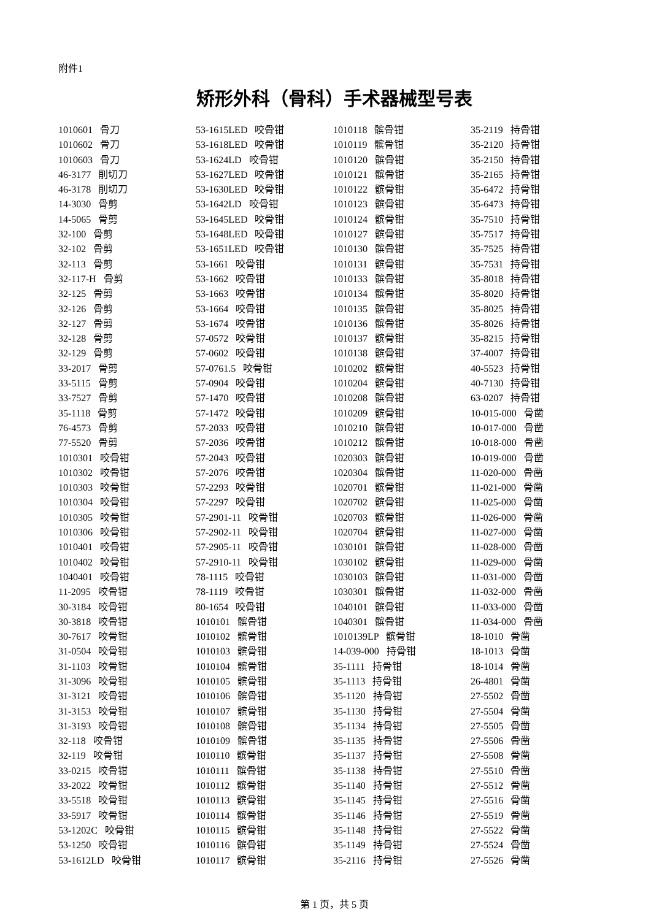附件1
矫形外科（骨科）手术器械型号表
| 1010601 骨刀 | 53-1615LED 咬骨钳 | 1010118 髌骨钳 | 35-2119 持骨钳 |
| 1010602 骨刀 | 53-1618LED 咬骨钳 | 1010119 髌骨钳 | 35-2120 持骨钳 |
| 1010603 骨刀 | 53-1624LD 咬骨钳 | 1010120 髌骨钳 | 35-2150 持骨钳 |
| 46-3177 削切刀 | 53-1627LED 咬骨钳 | 1010121 髌骨钳 | 35-2165 持骨钳 |
| 46-3178 削切刀 | 53-1630LED 咬骨钳 | 1010122 髌骨钳 | 35-6472 持骨钳 |
| 14-3030 骨剪 | 53-1642LD 咬骨钳 | 1010123 髌骨钳 | 35-6473 持骨钳 |
| 14-5065 骨剪 | 53-1645LED 咬骨钳 | 1010124 髌骨钳 | 35-7510 持骨钳 |
| 32-100 骨剪 | 53-1648LED 咬骨钳 | 1010127 髌骨钳 | 35-7517 持骨钳 |
| 32-102 骨剪 | 53-1651LED 咬骨钳 | 1010130 髌骨钳 | 35-7525 持骨钳 |
| 32-113 骨剪 | 53-1661 咬骨钳 | 1010131 髌骨钳 | 35-7531 持骨钳 |
| 32-117-H 骨剪 | 53-1662 咬骨钳 | 1010133 髌骨钳 | 35-8018 持骨钳 |
| 32-125 骨剪 | 53-1663 咬骨钳 | 1010134 髌骨钳 | 35-8020 持骨钳 |
| 32-126 骨剪 | 53-1664 咬骨钳 | 1010135 髌骨钳 | 35-8025 持骨钳 |
| 32-127 骨剪 | 53-1674 咬骨钳 | 1010136 髌骨钳 | 35-8026 持骨钳 |
| 32-128 骨剪 | 57-0572 咬骨钳 | 1010137 髌骨钳 | 35-8215 持骨钳 |
| 32-129 骨剪 | 57-0602 咬骨钳 | 1010138 髌骨钳 | 37-4007 持骨钳 |
| 33-2017 骨剪 | 57-0761.5 咬骨钳 | 1010202 髌骨钳 | 40-5523 持骨钳 |
| 33-5115 骨剪 | 57-0904 咬骨钳 | 1010204 髌骨钳 | 40-7130 持骨钳 |
| 33-7527 骨剪 | 57-1470 咬骨钳 | 1010208 髌骨钳 | 63-0207 持骨钳 |
| 35-1118 骨剪 | 57-1472 咬骨钳 | 1010209 髌骨钳 | 10-015-000 骨凿 |
| 76-4573 骨剪 | 57-2033 咬骨钳 | 1010210 髌骨钳 | 10-017-000 骨凿 |
| 77-5520 骨剪 | 57-2036 咬骨钳 | 1010212 髌骨钳 | 10-018-000 骨凿 |
| 1010301 咬骨钳 | 57-2043 咬骨钳 | 1020303 髌骨钳 | 10-019-000 骨凿 |
| 1010302 咬骨钳 | 57-2076 咬骨钳 | 1020304 髌骨钳 | 11-020-000 骨凿 |
| 1010303 咬骨钳 | 57-2293 咬骨钳 | 1020701 髌骨钳 | 11-021-000 骨凿 |
| 1010304 咬骨钳 | 57-2297 咬骨钳 | 1020702 髌骨钳 | 11-025-000 骨凿 |
| 1010305 咬骨钳 | 57-2901-11 咬骨钳 | 1020703 髌骨钳 | 11-026-000 骨凿 |
| 1010306 咬骨钳 | 57-2902-11 咬骨钳 | 1020704 髌骨钳 | 11-027-000 骨凿 |
| 1010401 咬骨钳 | 57-2905-11 咬骨钳 | 1030101 髌骨钳 | 11-028-000 骨凿 |
| 1010402 咬骨钳 | 57-2910-11 咬骨钳 | 1030102 髌骨钳 | 11-029-000 骨凿 |
| 1040401 咬骨钳 | 78-1115 咬骨钳 | 1030103 髌骨钳 | 11-031-000 骨凿 |
| 11-2095 咬骨钳 | 78-1119 咬骨钳 | 1030301 髌骨钳 | 11-032-000 骨凿 |
| 30-3184 咬骨钳 | 80-1654 咬骨钳 | 1040101 髌骨钳 | 11-033-000 骨凿 |
| 30-3818 咬骨钳 | 1010101 髌骨钳 | 1040301 髌骨钳 | 11-034-000 骨凿 |
| 30-7617 咬骨钳 | 1010102 髌骨钳 | 1010139LP 髌骨钳 | 18-1010 骨凿 |
| 31-0504 咬骨钳 | 1010103 髌骨钳 | 14-039-000 持骨钳 | 18-1013 骨凿 |
| 31-1103 咬骨钳 | 1010104 髌骨钳 | 35-1111 持骨钳 | 18-1014 骨凿 |
| 31-3096 咬骨钳 | 1010105 髌骨钳 | 35-1113 持骨钳 | 26-4801 骨凿 |
| 31-3121 咬骨钳 | 1010106 髌骨钳 | 35-1120 持骨钳 | 27-5502 骨凿 |
| 31-3153 咬骨钳 | 1010107 髌骨钳 | 35-1130 持骨钳 | 27-5504 骨凿 |
| 31-3193 咬骨钳 | 1010108 髌骨钳 | 35-1134 持骨钳 | 27-5505 骨凿 |
| 32-118 咬骨钳 | 1010109 髌骨钳 | 35-1135 持骨钳 | 27-5506 骨凿 |
| 32-119 咬骨钳 | 1010110 髌骨钳 | 35-1137 持骨钳 | 27-5508 骨凿 |
| 33-0215 咬骨钳 | 1010111 髌骨钳 | 35-1138 持骨钳 | 27-5510 骨凿 |
| 33-2022 咬骨钳 | 1010112 髌骨钳 | 35-1140 持骨钳 | 27-5512 骨凿 |
| 33-5518 咬骨钳 | 1010113 髌骨钳 | 35-1145 持骨钳 | 27-5516 骨凿 |
| 33-5917 咬骨钳 | 1010114 髌骨钳 | 35-1146 持骨钳 | 27-5519 骨凿 |
| 53-1202C 咬骨钳 | 1010115 髌骨钳 | 35-1148 持骨钳 | 27-5522 骨凿 |
| 53-1250 咬骨钳 | 1010116 髌骨钳 | 35-1149 持骨钳 | 27-5524 骨凿 |
| 53-1612LD 咬骨钳 | 1010117 髌骨钳 | 35-2116 持骨钳 | 27-5526 骨凿 |
第 1 页，共 5 页